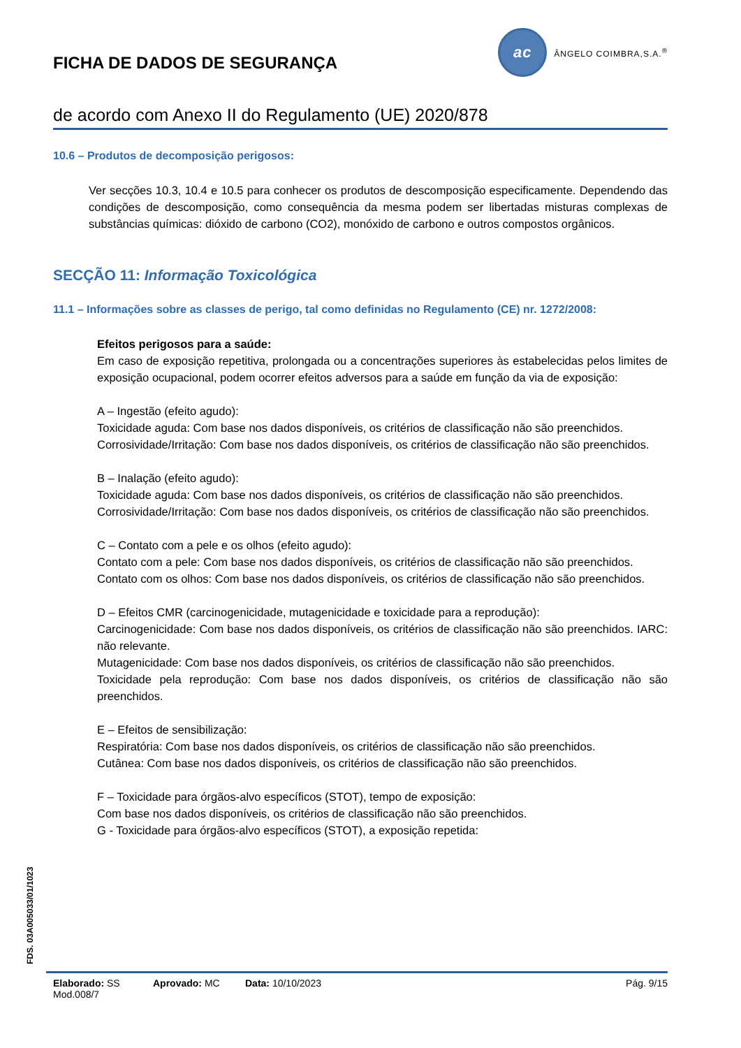FICHA DE DADOS DE SEGURANÇA
ac
ÂNGELO COIMBRA,S.A.<sup>®</sup>
de acordo com Anexo II do Regulamento (UE) 2020/878
10.6 – Produtos de decomposição perigosos:
Ver secções 10.3, 10.4 e 10.5 para conhecer os produtos de descomposição especificamente. Dependendo das condições de descomposição, como consequência da mesma podem ser libertadas misturas complexas de substâncias químicas: dióxido de carbono (CO2), monóxido de carbono e outros compostos orgânicos.
SECÇÃO 11: Informação Toxicológica
11.1 – Informações sobre as classes de perigo, tal como definidas no Regulamento (CE) nr. 1272/2008:
Efeitos perigosos para a saúde:
Em caso de exposição repetitiva, prolongada ou a concentrações superiores às estabelecidas pelos limites de exposição ocupacional, podem ocorrer efeitos adversos para a saúde em função da via de exposição:
A – Ingestão (efeito agudo):
Toxicidade aguda: Com base nos dados disponíveis, os critérios de classificação não são preenchidos.
Corrosividade/Irritação: Com base nos dados disponíveis, os critérios de classificação não são preenchidos.
B – Inalação (efeito agudo):
Toxicidade aguda: Com base nos dados disponíveis, os critérios de classificação não são preenchidos.
Corrosividade/Irritação: Com base nos dados disponíveis, os critérios de classificação não são preenchidos.
C – Contato com a pele e os olhos (efeito agudo):
Contato com a pele: Com base nos dados disponíveis, os critérios de classificação não são preenchidos.
Contato com os olhos: Com base nos dados disponíveis, os critérios de classificação não são preenchidos.
D – Efeitos CMR (carcinogenicidade, mutagenicidade e toxicidade para a reprodução):
Carcinogenicidade: Com base nos dados disponíveis, os critérios de classificação não são preenchidos. IARC: não relevante.
Mutagenicidade: Com base nos dados disponíveis, os critérios de classificação não são preenchidos.
Toxicidade pela reprodução: Com base nos dados disponíveis, os critérios de classificação não são preenchidos.
E – Efeitos de sensibilização:
Respiratória: Com base nos dados disponíveis, os critérios de classificação não são preenchidos.
Cutânea: Com base nos dados disponíveis, os critérios de classificação não são preenchidos.
F – Toxicidade para órgãos-alvo específicos (STOT), tempo de exposição:
Com base nos dados disponíveis, os critérios de classificação não são preenchidos.
G - Toxicidade para órgãos-alvo específicos (STOT), a exposição repetida:
FDS. 03A005033/01/1023
Elaborado: SS Aprovado: MC Data: 10/10/2023 Pág. 9/15
Mod.008/7